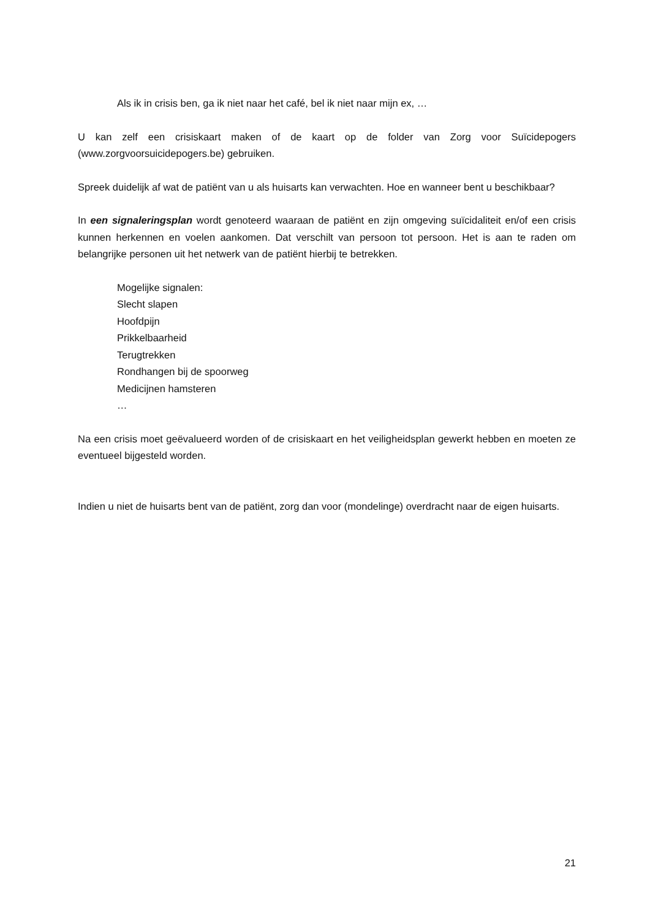Als ik in crisis ben, ga ik niet naar het café, bel ik niet naar mijn ex, …
U kan zelf een crisiskaart maken of de kaart op de folder van Zorg voor Suïcidepogers (www.zorgvoorsuicidepogers.be) gebruiken.
Spreek duidelijk af wat de patiënt van u als huisarts kan verwachten. Hoe en wanneer bent u beschikbaar?
In een signaleringsplan wordt genoteerd waaraan de patiënt en zijn omgeving suïcidaliteit en/of een crisis kunnen herkennen en voelen aankomen. Dat verschilt van persoon tot persoon. Het is aan te raden om belangrijke personen uit het netwerk van de patiënt hierbij te betrekken.
Mogelijke signalen:
Slecht slapen
Hoofdpijn
Prikkelbaarheid
Terugtrekken
Rondhangen bij de spoorweg
Medicijnen hamsteren
…
Na een crisis moet geëvalueerd worden of de crisiskaart en het veiligheidsplan gewerkt hebben en moeten ze eventueel bijgesteld worden.
Indien u niet de huisarts bent van de patiënt, zorg dan voor (mondelinge) overdracht naar de eigen huisarts.
21